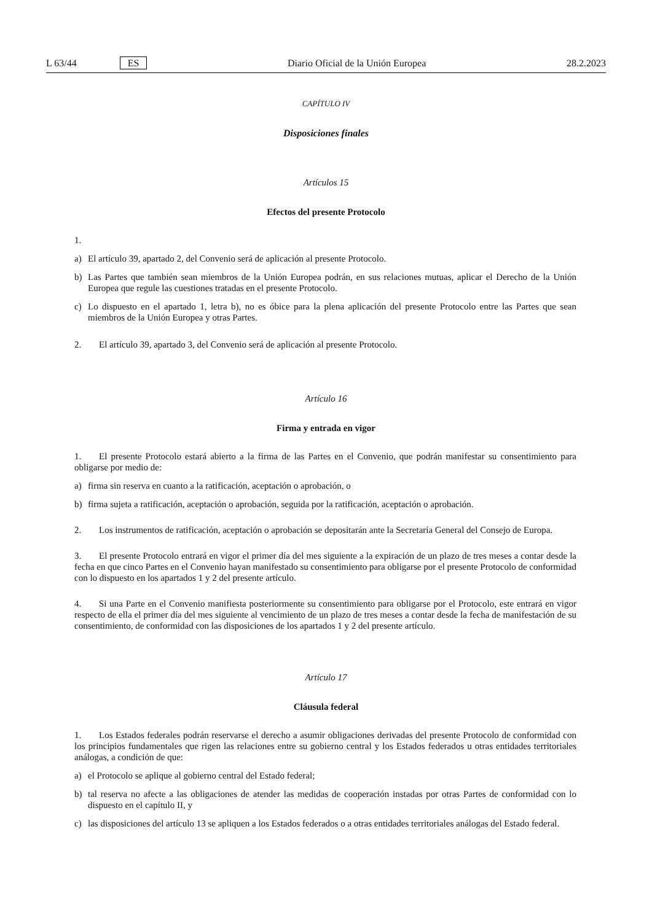L 63/44 ES
Diario Oficial de la Unión Europea 28.2.2023
CAPÍTULO IV
Disposiciones finales
Artículos 15
Efectos del presente Protocolo
1.
a) El artículo 39, apartado 2, del Convenio será de aplicación al presente Protocolo.
b) Las Partes que también sean miembros de la Unión Europea podrán, en sus relaciones mutuas, aplicar el Derecho de la Unión Europea que regule las cuestiones tratadas en el presente Protocolo.
c) Lo dispuesto en el apartado 1, letra b), no es óbice para la plena aplicación del presente Protocolo entre las Partes que sean miembros de la Unión Europea y otras Partes.
2. El artículo 39, apartado 3, del Convenio será de aplicación al presente Protocolo.
Artículo 16
Firma y entrada en vigor
1. El presente Protocolo estará abierto a la firma de las Partes en el Convenio, que podrán manifestar su consentimiento para obligarse por medio de:
a) firma sin reserva en cuanto a la ratificación, aceptación o aprobación, o
b) firma sujeta a ratificación, aceptación o aprobación, seguida por la ratificación, aceptación o aprobación.
2. Los instrumentos de ratificación, aceptación o aprobación se depositarán ante la Secretaría General del Consejo de Europa.
3. El presente Protocolo entrará en vigor el primer día del mes siguiente a la expiración de un plazo de tres meses a contar desde la fecha en que cinco Partes en el Convenio hayan manifestado su consentimiento para obligarse por el presente Protocolo de conformidad con lo dispuesto en los apartados 1 y 2 del presente artículo.
4. Si una Parte en el Convenio manifiesta posteriormente su consentimiento para obligarse por el Protocolo, este entrará en vigor respecto de ella el primer día del mes siguiente al vencimiento de un plazo de tres meses a contar desde la fecha de manifestación de su consentimiento, de conformidad con las disposiciones de los apartados 1 y 2 del presente artículo.
Artículo 17
Cláusula federal
1. Los Estados federales podrán reservarse el derecho a asumir obligaciones derivadas del presente Protocolo de conformidad con los principios fundamentales que rigen las relaciones entre su gobierno central y los Estados federados u otras entidades territoriales análogas, a condición de que:
a) el Protocolo se aplique al gobierno central del Estado federal;
b) tal reserva no afecte a las obligaciones de atender las medidas de cooperación instadas por otras Partes de conformidad con lo dispuesto en el capítulo II, y
c) las disposiciones del artículo 13 se apliquen a los Estados federados o a otras entidades territoriales análogas del Estado federal.